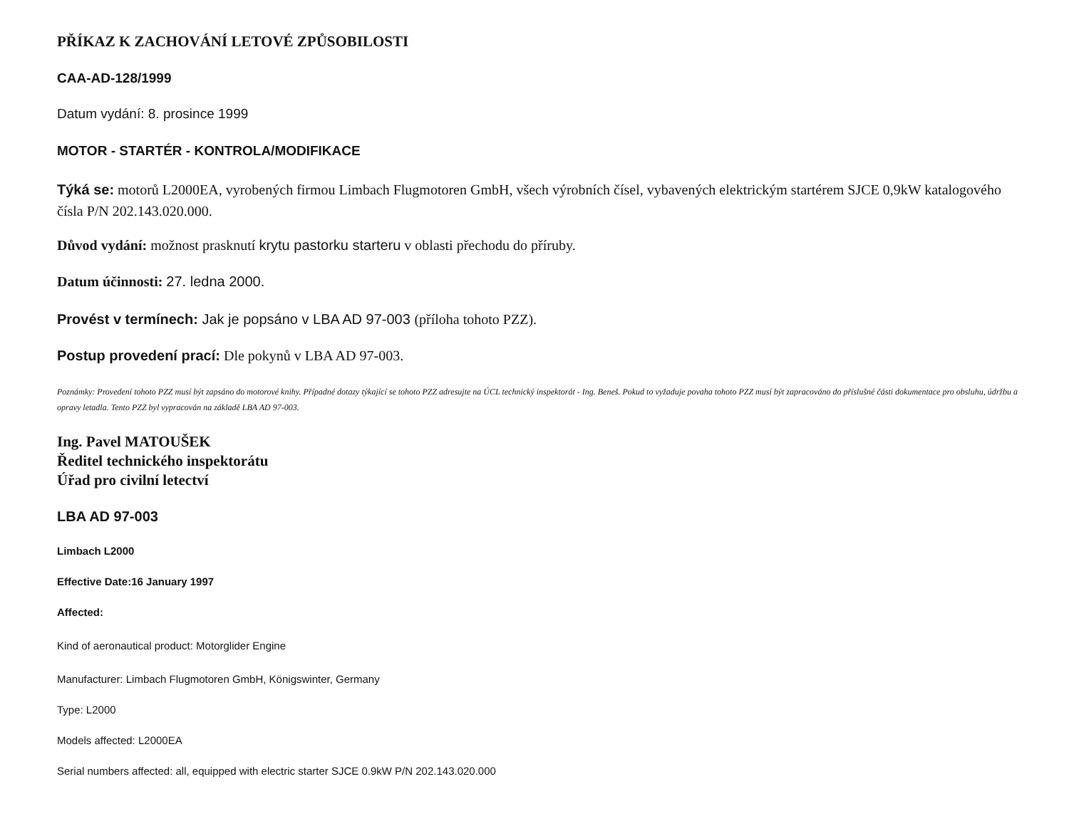PŘÍKAZ K ZACHOVÁNÍ LETOVÉ ZPŮSOBILOSTI
CAA-AD-128/1999
Datum vydání: 8. prosince 1999
MOTOR - STARTÉR - KONTROLA/MODIFIKACE
Týká se: motorů L2000EA, vyrobených firmou Limbach Flugmotoren GmbH, všech výrobních čísel, vybavených elektrickým startérem SJCE 0,9kW katalogového čísla P/N 202.143.020.000.
Důvod vydání: možnost prasknutí krytu pastorku starteru v oblasti přechodu do příruby.
Datum účinnosti: 27. ledna 2000.
Provést v termínech: Jak je popsáno v LBA AD 97-003 (příloha tohoto PZZ).
Postup provedení prací: Dle pokynů v LBA AD 97-003.
Poznámky: Provedení tohoto PZZ musí být zapsáno do motorové knihy. Případné dotazy týkající se tohoto PZZ adresujte na ÚCL technický inspektorát - Ing. Beneš. Pokud to vyžaduje povaha tohoto PZZ musí být zapracováno do příslušné části dokumentace pro obsluhu, údržbu a opravy letadla. Tento PZZ byl vypracován na základě LBA AD 97-003.
Ing. Pavel MATOUŠEK
Ředitel technického inspektorátu
Úřad pro civilní letectví
LBA AD 97-003
Limbach L2000
Effective Date:16 January 1997
Affected:
Kind of aeronautical product: Motorglider Engine
Manufacturer: Limbach Flugmotoren GmbH, Königswinter, Germany
Type: L2000
Models affected: L2000EA
Serial numbers affected: all, equipped with electric starter SJCE 0.9kW P/N 202.143.020.000